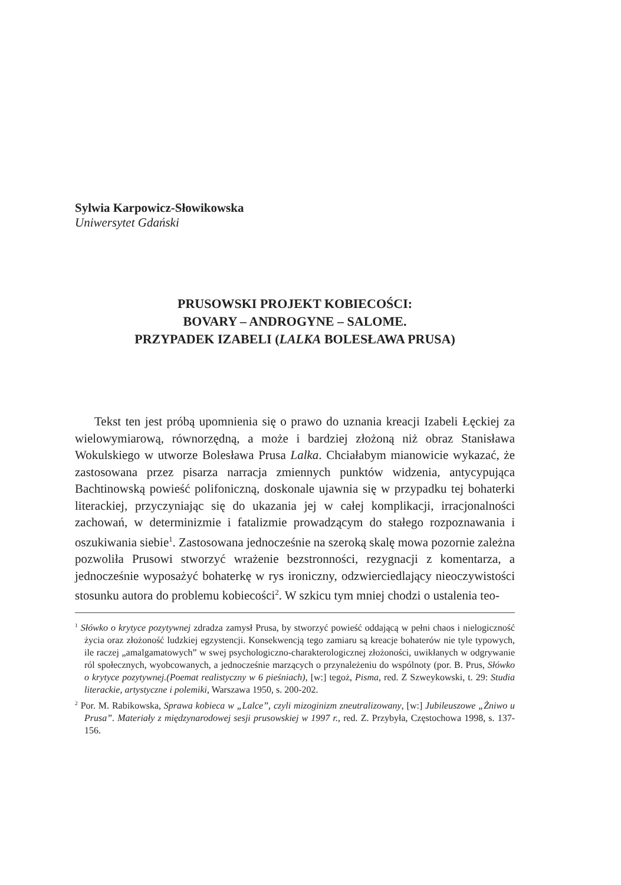Sylwia Karpowicz-Słowikowska
Uniwersytet Gdański
PRUSOWSKI PROJEKT KOBIECOŚCI:
BOVARY – ANDROGYNE – SALOME.
PRZYPADEK IZABELI (LALKA BOLESŁAWA PRUSA)
Tekst ten jest próbą upomnienia się o prawo do uznania kreacji Izabeli Łęckiej za wielowymiarową, równorzędną, a może i bardziej złożoną niż obraz Stanisława Wokulskiego w utworze Bolesława Prusa Lalka. Chciałabym mianowicie wykazać, że zastosowana przez pisarza narracja zmiennych punktów widzenia, antycypująca Bachtinowską powieść polifoniczną, doskonale ujawnia się w przypadku tej bohaterki literackiej, przyczyniając się do ukazania jej w całej komplikacji, irracjonalności zachowań, w determinizmie i fatalizmie prowadzącym do stałego rozpoznawania i oszukiwania siebie<sup>1</sup>. Zastosowana jednocześnie na szeroką skalę mowa pozornie zależna pozwoliła Prusowi stworzyć wrażenie bezstronności, rezygnacji z komentarza, a jednocześnie wyposażyć bohaterkę w rys ironiczny, odzwierciedlający nieoczywistości stosunku autora do problemu kobiecości<sup>2</sup>. W szkicu tym mniej chodzi o ustalenia teo-
<sup>1</sup> Słówko o krytyce pozytywnej zdradza zamysł Prusa, by stworzyć powieść oddającą w pełni chaos i nielogiczność życia oraz złożoność ludzkiej egzystencji. Konsekwencją tego zamiaru są kreacje bohaterów nie tyle typowych, ile raczej „amalgamatowych” w swej psychologiczno-charakterologicznej złożoności, uwikłanych w odgrywanie ról społecznych, wyobcowanych, a jednocześnie marzących o przynależeniu do wspólnoty (por. B. Prus, Słówko o krytyce pozytywnej.(Poemat realistyczny w 6 pieśniach), [w:] tegoż, Pisma, red. Z Szweykowski, t. 29: Studia literackie, artystyczne i polemiki, Warszawa 1950, s. 200-202.
<sup>2</sup> Por. M. Rabikowska, Sprawa kobieca w „Lalce”, czyli mizoginizm zneutralizowany, [w:] Jubileuszowe „Żniwo u Prusa”. Materiały z międzynarodowej sesji prusowskiej w 1997 r., red. Z. Przybyła, Częstochowa 1998, s. 137-156.